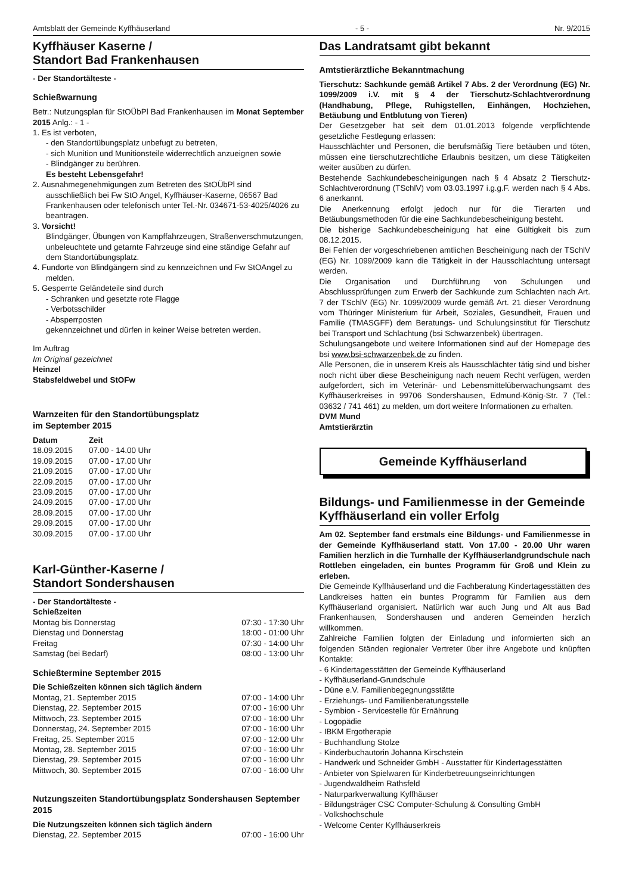Amtsblatt der Gemeinde Kyffhäuserland - 5 - Nr. 9/2015
Kyffhäuser Kaserne /
Standort Bad Frankenhausen
- Der Standortälteste -
Schießwarnung
Betr.: Nutzungsplan für StOÜbPl Bad Frankenhausen im Monat September 2015 Anlg.: - 1 -
1. Es ist verboten,
- den Standortübungsplatz unbefugt zu betreten,
- sich Munition und Munitionsteile widerrechtlich anzueignen sowie
- Blindgänger zu berühren.
Es besteht Lebensgefahr!
2. Ausnahmegenehmigungen zum Betreten des StOÜbPl sind ausschließlich bei Fw StO Angel, Kyffhäuser-Kaserne, 06567 Bad Frankenhausen oder telefonisch unter Tel.-Nr. 034671-53-4025/4026 zu beantragen.
3. Vorsicht!
Blindgänger, Übungen von Kampffahrzeugen, Straßenverschmutzungen, unbeleuchtete und getarnte Fahrzeuge sind eine ständige Gefahr auf dem Standortübungsplatz.
4. Fundorte von Blindgängern sind zu kennzeichnen und Fw StOAngel zu melden.
5. Gesperrte Geländeteile sind durch
- Schranken und gesetzte rote Flagge
- Verbotsschilder
- Absperrposten
gekennzeichnet und dürfen in keiner Weise betreten werden.
Im Auftrag
Im Original gezeichnet
Heinzel
Stabsfeldwebel und StOFw
Warnzeiten für den Standortübungsplatz
im September 2015
| Datum | Zeit |
| --- | --- |
| 18.09.2015 | 07.00 - 14.00 Uhr |
| 19.09.2015 | 07.00 - 17.00 Uhr |
| 21.09.2015 | 07.00 - 17.00 Uhr |
| 22.09.2015 | 07.00 - 17.00 Uhr |
| 23.09.2015 | 07.00 - 17.00 Uhr |
| 24.09.2015 | 07.00 - 17.00 Uhr |
| 28.09.2015 | 07.00 - 17.00 Uhr |
| 29.09.2015 | 07.00 - 17.00 Uhr |
| 30.09.2015 | 07.00 - 17.00 Uhr |
Karl-Günther-Kaserne /
Standort Sondershausen
- Der Standortälteste -
Schießzeiten
| Montag bis Donnerstag | 07:30 - 17:30 Uhr |
| Dienstag und Donnerstag | 18:00 - 01:00 Uhr |
| Freitag | 07:30 - 14:00 Uhr |
| Samstag (bei Bedarf) | 08:00 - 13:00 Uhr |
Schießtermine September 2015
Die Schießzeiten können sich täglich ändern
| Montag, 21. September 2015 | 07:00 - 14:00 Uhr |
| Dienstag, 22. September 2015 | 07:00 - 16:00 Uhr |
| Mittwoch, 23. September 2015 | 07:00 - 16:00 Uhr |
| Donnerstag, 24. September 2015 | 07:00 - 16:00 Uhr |
| Freitag, 25. September 2015 | 07:00 - 12:00 Uhr |
| Montag, 28. September 2015 | 07:00 - 16:00 Uhr |
| Dienstag, 29. September 2015 | 07:00 - 16:00 Uhr |
| Mittwoch, 30. September 2015 | 07:00 - 16:00 Uhr |
Nutzungszeiten Standortübungsplatz Sondershausen September 2015
Die Nutzungszeiten können sich täglich ändern
| Dienstag, 22. September 2015 | 07:00 - 16:00 Uhr |
Das Landratsamt gibt bekannt
Amtstierärztliche Bekanntmachung
Tierschutz: Sachkunde gemäß Artikel 7 Abs. 2 der Verordnung (EG) Nr. 1099/2009 i.V. mit § 4 der Tierschutz-Schlachtverordnung (Handhabung, Pflege, Ruhigstellen, Einhängen, Hochziehen, Betäubung und Entblutung von Tieren)
Der Gesetzgeber hat seit dem 01.01.2013 folgende verpflichtende gesetzliche Festlegung erlassen:
Hausschlächter und Personen, die berufsmäßig Tiere betäuben und töten, müssen eine tierschutzrechtliche Erlaubnis besitzen, um diese Tätigkeiten weiter ausüben zu dürfen.
Bestehende Sachkundebescheinigungen nach § 4 Absatz 2 Tierschutz- Schlachtverordnung (TSchlV) vom 03.03.1997 i.g.g.F. werden nach § 4 Abs. 6 anerkannt.
Die Anerkennung erfolgt jedoch nur für die Tierarten und Betäubungsmethoden für die eine Sachkundebescheinigung besteht.
Die bisherige Sachkundebescheinigung hat eine Gültigkeit bis zum 08.12.2015.
Bei Fehlen der vorgeschriebenen amtlichen Bescheinigung nach der TSchlV (EG) Nr. 1099/2009 kann die Tätigkeit in der Hausschlachtung untersagt werden.
Die Organisation und Durchführung von Schulungen und Abschlussprüfungen zum Erwerb der Sachkunde zum Schlachten nach Art. 7 der TSchlV (EG) Nr. 1099/2009 wurde gemäß Art. 21 dieser Verordnung vom Thüringer Ministerium für Arbeit, Soziales, Gesundheit, Frauen und Familie (TMASGFF) dem Beratungs- und Schulungsinstitut für Tierschutz bei Transport und Schlachtung (bsi Schwarzenbek) übertragen.
Schulungsangebote und weitere Informationen sind auf der Homepage des bsi www.bsi-schwarzenbek.de zu finden.
Alle Personen, die in unserem Kreis als Hausschlächter tätig sind und bisher noch nicht über diese Bescheinigung nach neuem Recht verfügen, werden aufgefordert, sich im Veterinär- und Lebensmittelüberwachungsamt des Kyffhäuserkreises in 99706 Sondershausen, Edmund-König-Str. 7 (Tel.: 03632 / 741 461) zu melden, um dort weitere Informationen zu erhalten.
DVM Mund
Amtstierärztin
Gemeinde Kyffhäuserland
Bildungs- und Familienmesse in der Gemeinde Kyffhäuserland ein voller Erfolg
Am 02. September fand erstmals eine Bildungs- und Familienmesse in der Gemeinde Kyffhäuserland statt. Von 17.00 - 20.00 Uhr waren Familien herzlich in die Turnhalle der Kyffhäuserlandgrundschule nach Rottleben eingeladen, ein buntes Programm für Groß und Klein zu erleben.
Die Gemeinde Kyffhäuserland und die Fachberatung Kindertagesstätten des Landkreises hatten ein buntes Programm für Familien aus dem Kyffhäuserland organisiert. Natürlich war auch Jung und Alt aus Bad Frankenhausen, Sondershausen und anderen Gemeinden herzlich willkommen.
Zahlreiche Familien folgten der Einladung und informierten sich an folgenden Ständen regionaler Vertreter über ihre Angebote und knüpften Kontakte:
- 6 Kindertagesstätten der Gemeinde Kyffhäuserland
- Kyffhäuserland-Grundschule
- Düne e.V. Familienbegegnungsstätte
- Erziehungs- und Familienberatungsstelle
- Symbion - Servicestelle für Ernährung
- Logopädie
- IBKM Ergotherapie
- Buchhandlung Stolze
- Kinderbuchautorin Johanna Kirschstein
- Handwerk und Schneider GmbH - Ausstatter für Kindertagesstätten
- Anbieter von Spielwaren für Kinderbetreuungseinrichtungen
- Jugendwaldheim Rathsfeld
- Naturparkverwaltung Kyffhäuser
- Bildungsträger CSC Computer-Schulung & Consulting GmbH
- Volkshochschule
- Welcome Center Kyffhäuserkreis